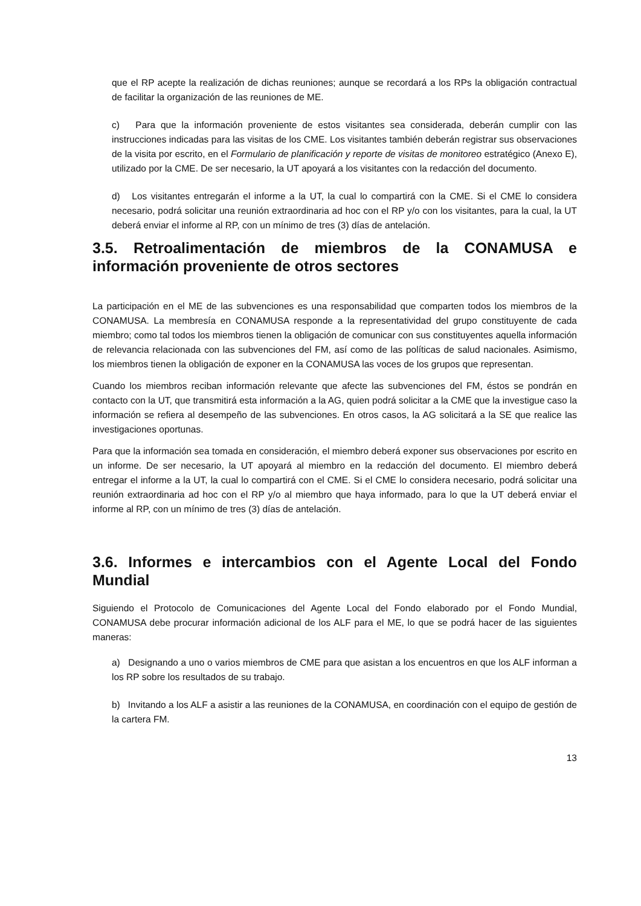que el RP acepte la realización de dichas reuniones; aunque se recordará a los RPs la obligación contractual de facilitar la organización de las reuniones de ME.
c) Para que la información proveniente de estos visitantes sea considerada, deberán cumplir con las instrucciones indicadas para las visitas de los CME. Los visitantes también deberán registrar sus observaciones de la visita por escrito, en el Formulario de planificación y reporte de visitas de monitoreo estratégico (Anexo E), utilizado por la CME. De ser necesario, la UT apoyará a los visitantes con la redacción del documento.
d) Los visitantes entregarán el informe a la UT, la cual lo compartirá con la CME. Si el CME lo considera necesario, podrá solicitar una reunión extraordinaria ad hoc con el RP y/o con los visitantes, para la cual, la UT deberá enviar el informe al RP, con un mínimo de tres (3) días de antelación.
3.5. Retroalimentación de miembros de la CONAMUSA e información proveniente de otros sectores
La participación en el ME de las subvenciones es una responsabilidad que comparten todos los miembros de la CONAMUSA. La membresía en CONAMUSA responde a la representatividad del grupo constituyente de cada miembro; como tal todos los miembros tienen la obligación de comunicar con sus constituyentes aquella información de relevancia relacionada con las subvenciones del FM, así como de las políticas de salud nacionales. Asimismo, los miembros tienen la obligación de exponer en la CONAMUSA las voces de los grupos que representan.
Cuando los miembros reciban información relevante que afecte las subvenciones del FM, éstos se pondrán en contacto con la UT, que transmitirá esta información a la AG, quien podrá solicitar a la CME que la investigue caso la información se refiera al desempeño de las subvenciones. En otros casos, la AG solicitará a la SE que realice las investigaciones oportunas.
Para que la información sea tomada en consideración, el miembro deberá exponer sus observaciones por escrito en un informe. De ser necesario, la UT apoyará al miembro en la redacción del documento. El miembro deberá entregar el informe a la UT, la cual lo compartirá con el CME. Si el CME lo considera necesario, podrá solicitar una reunión extraordinaria ad hoc con el RP y/o al miembro que haya informado, para lo que la UT deberá enviar el informe al RP, con un mínimo de tres (3) días de antelación.
3.6. Informes e intercambios con el Agente Local del Fondo Mundial
Siguiendo el Protocolo de Comunicaciones del Agente Local del Fondo elaborado por el Fondo Mundial, CONAMUSA debe procurar información adicional de los ALF para el ME, lo que se podrá hacer de las siguientes maneras:
a) Designando a uno o varios miembros de CME para que asistan a los encuentros en que los ALF informan a los RP sobre los resultados de su trabajo.
b) Invitando a los ALF a asistir a las reuniones de la CONAMUSA, en coordinación con el equipo de gestión de la cartera FM.
13